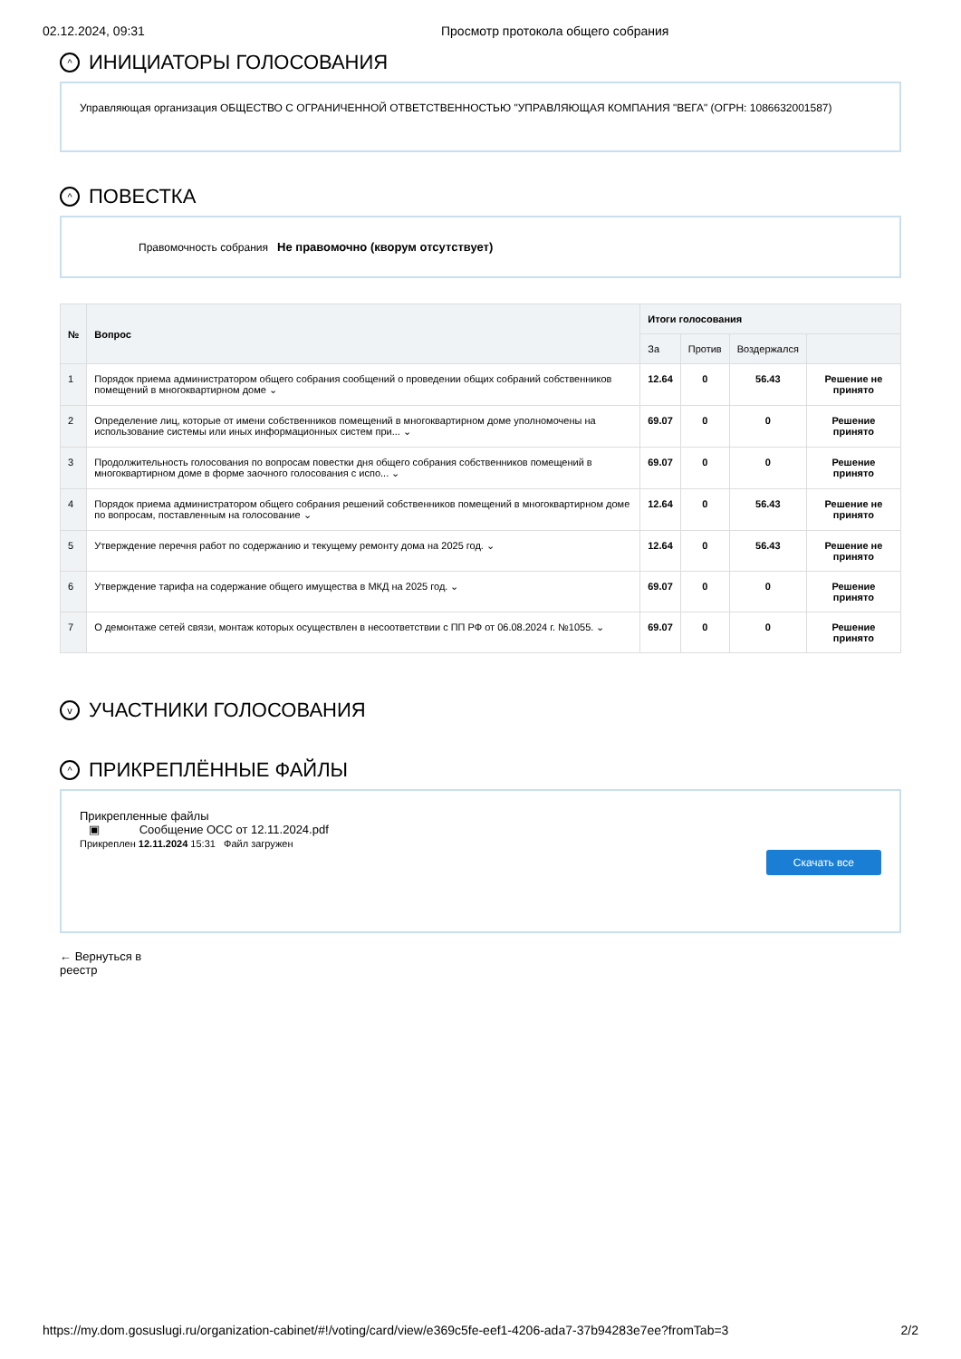02.12.2024, 09:31 Просмотр протокола общего собрания
^ ИНИЦИАТОРЫ ГОЛОСОВАНИЯ
Управляющая организация ОБЩЕСТВО С ОГРАНИЧЕННОЙ ОТВЕТСТВЕННОСТЬЮ "УПРАВЛЯЮЩАЯ КОМПАНИЯ "ВЕГА" (ОГРН: 1086632001587)
^ ПОВЕСТКА
Правомочность собрания Не правомочно (кворум отсутствует)
| № | Вопрос | Итоги голосования | | | |
| --- | --- | --- | --- | --- | --- |
| | | За | Против | Воздержался | |
| 1 | Порядок приема администратором общего собрания сообщений о проведении общих собраний собственников помещений в многоквартирном доме ⌄ | 12.64 | 0 | 56.43 | Решение не принято |
| 2 | Определение лиц, которые от имени собственников помещений в многоквартирном доме уполномочены на использование системы или иных информационных систем при... ⌄ | 69.07 | 0 | 0 | Решение принято |
| 3 | Продолжительность голосования по вопросам повестки дня общего собрания собственников помещений в многоквартирном доме в форме заочного голосования с испо... ⌄ | 69.07 | 0 | 0 | Решение принято |
| 4 | Порядок приема администратором общего собрания решений собственников помещений в многоквартирном доме по вопросам, поставленным на голосование ⌄ | 12.64 | 0 | 56.43 | Решение не принято |
| 5 | Утверждение перечня работ по содержанию и текущему ремонту дома на 2025 год. ⌄ | 12.64 | 0 | 56.43 | Решение не принято |
| 6 | Утверждение тарифа на содержание общего имущества в МКД на 2025 год. ⌄ | 69.07 | 0 | 0 | Решение принято |
| 7 | О демонтаже сетей связи, монтаж которых осуществлен в несоответствии с ПП РФ от 06.08.2024 г. №1055. ⌄ | 69.07 | 0 | 0 | Решение принято |
v УЧАСТНИКИ ГОЛОСОВАНИЯ
^ ПРИКРЕПЛЁННЫЕ ФАЙЛЫ
Прикрепленные файлы
▣ Сообщение ОСС от 12.11.2024.pdf
Прикреплен 12.11.2024 15:31 Файл загружен
Скачать все
← Вернуться в реестр
https://my.dom.gosuslugi.ru/organization-cabinet/#!/voting/card/view/e369c5fe-eef1-4206-ada7-37b94283e7ee?fromTab=3 2/2